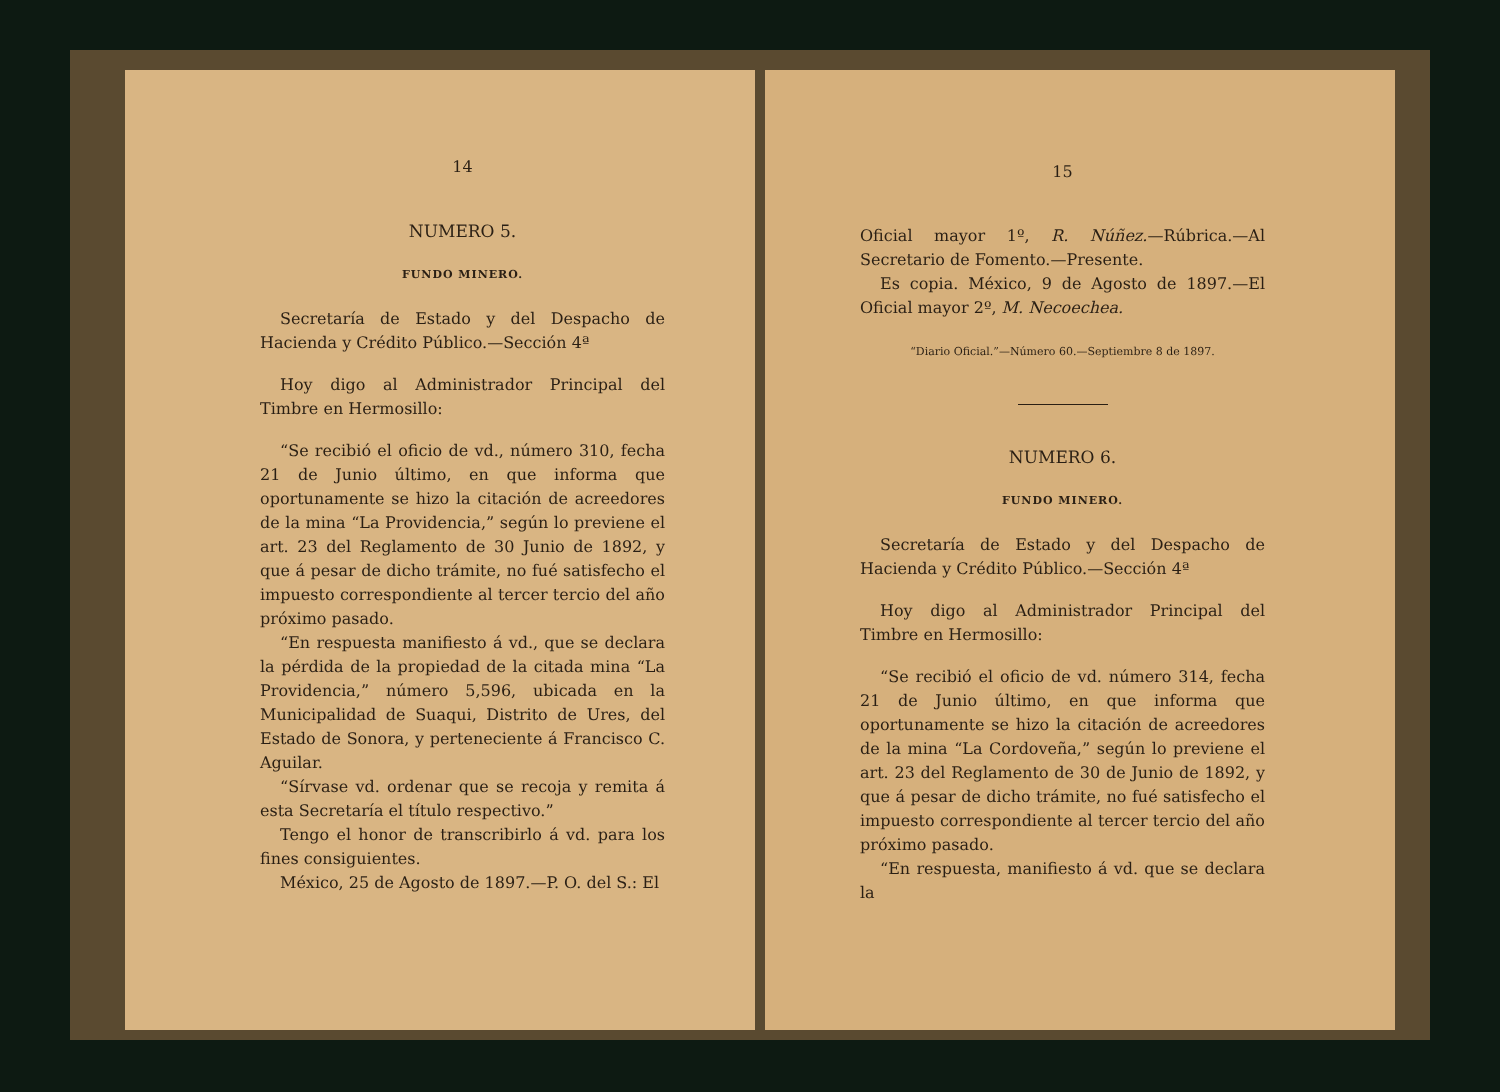14
NUMERO 5.
FUNDO MINERO.
Secretaría de Estado y del Despacho de Hacienda y Crédito Público.—Sección 4ª
Hoy digo al Administrador Principal del Timbre en Hermosillo:
“Se recibió el oficio de vd., número 310, fecha 21 de Junio último, en que informa que oportunamente se hizo la citación de acreedores de la mina “La Providencia,” según lo previene el art. 23 del Reglamento de 30 Junio de 1892, y que á pesar de dicho trámite, no fué satisfecho el impuesto correspondiente al tercer tercio del año próximo pasado.
“En respuesta manifiesto á vd., que se declara la pérdida de la propiedad de la citada mina “La Providencia,” número 5,596, ubicada en la Municipalidad de Suaqui, Distrito de Ures, del Estado de Sonora, y perteneciente á Francisco C. Aguilar.
“Sírvase vd. ordenar que se recoja y remita á esta Secretaría el título respectivo.”
Tengo el honor de transcribirlo á vd. para los fines consiguientes.
México, 25 de Agosto de 1897.—P. O. del S.: El
15
Oficial mayor 1º, R. Núñez.—Rúbrica.—Al Secretario de Fomento.—Presente.
Es copia. México, 9 de Agosto de 1897.—El Oficial mayor 2º, M. Necoechea.
“Diario Oficial.”—Número 60.—Septiembre 8 de 1897.
NUMERO 6.
FUNDO MINERO.
Secretaría de Estado y del Despacho de Hacienda y Crédito Público.—Sección 4ª
Hoy digo al Administrador Principal del Timbre en Hermosillo:
“Se recibió el oficio de vd. número 314, fecha 21 de Junio último, en que informa que oportunamente se hizo la citación de acreedores de la mina “La Cordoveña,” según lo previene el art. 23 del Reglamento de 30 de Junio de 1892, y que á pesar de dicho trámite, no fué satisfecho el impuesto correspondiente al tercer tercio del año próximo pasado.
“En respuesta, manifiesto á vd. que se declara la